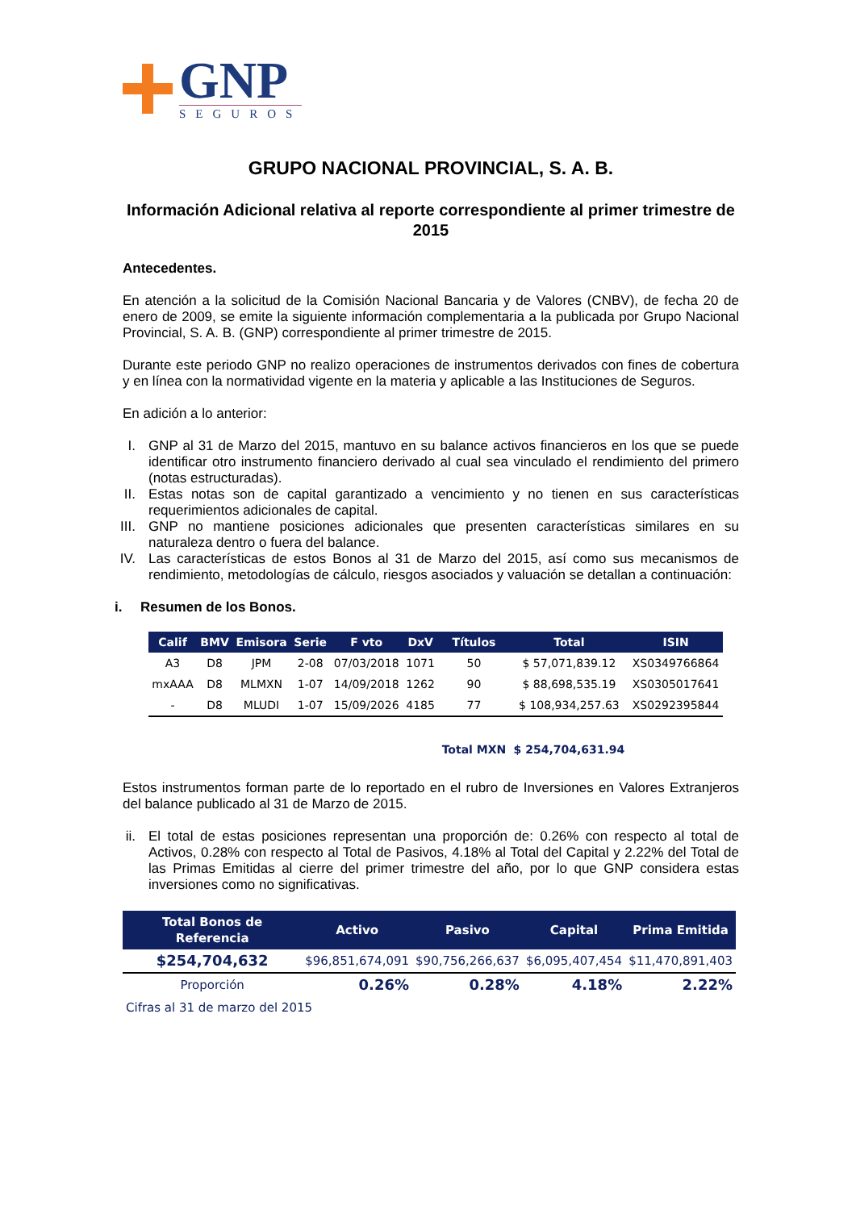GNP
SEGUROS
GRUPO NACIONAL PROVINCIAL, S. A. B.
Información Adicional relativa al reporte correspondiente al primer trimestre de 2015
Antecedentes.
En atención a la solicitud de la Comisión Nacional Bancaria y de Valores (CNBV), de fecha 20 de enero de 2009, se emite la siguiente información complementaria a la publicada por Grupo Nacional Provincial, S. A. B. (GNP) correspondiente al primer trimestre de 2015.
Durante este periodo GNP no realizo operaciones de instrumentos derivados con fines de cobertura y en línea con la normatividad vigente en la materia y aplicable a las Instituciones de Seguros.
En adición a lo anterior:
I. GNP al 31 de Marzo del 2015, mantuvo en su balance activos financieros en los que se puede identificar otro instrumento financiero derivado al cual sea vinculado el rendimiento del primero (notas estructuradas).
II. Estas notas son de capital garantizado a vencimiento y no tienen en sus características requerimientos adicionales de capital.
III. GNP no mantiene posiciones adicionales que presenten características similares en su naturaleza dentro o fuera del balance.
IV. Las características de estos Bonos al 31 de Marzo del 2015, así como sus mecanismos de rendimiento, metodologías de cálculo, riesgos asociados y valuación se detallan a continuación:
i. Resumen de los Bonos.
| Calif | BMV | Emisora | Serie | F vto | DxV | Títulos | Total | ISIN |
| --- | --- | --- | --- | --- | --- | --- | --- | --- |
| A3 | D8 | JPM | 2-08 | 07/03/2018 | 1071 | 50 | $ 57,071,839.12 | XS0349766864 |
| mxAAA | D8 | MLMXN | 1-07 | 14/09/2018 | 1262 | 90 | $ 88,698,535.19 | XS0305017641 |
| - | D8 | MLUDI | 1-07 | 15/09/2026 | 4185 | 77 | $ 108,934,257.63 | XS0292395844 |
| | | | | | | Total MXN | $ 254,704,631.94 | |
Estos instrumentos forman parte de lo reportado en el rubro de Inversiones en Valores Extranjeros del balance publicado al 31 de Marzo de 2015.
ii. El total de estas posiciones representan una proporción de: 0.26% con respecto al total de Activos, 0.28% con respecto al Total de Pasivos, 4.18% al Total del Capital y 2.22% del Total de las Primas Emitidas al cierre del primer trimestre del año, por lo que GNP considera estas inversiones como no significativas.
| Total Bonos de Referencia | Activo | Pasivo | Capital | Prima Emitida |
| --- | --- | --- | --- | --- |
| $254,704,632 | $96,851,674,091 | $90,756,266,637 | $6,095,407,454 | $11,470,891,403 |
| Proporción | 0.26% | 0.28% | 4.18% | 2.22% |
| Cifras al 31 de marzo del 2015 | | | | |